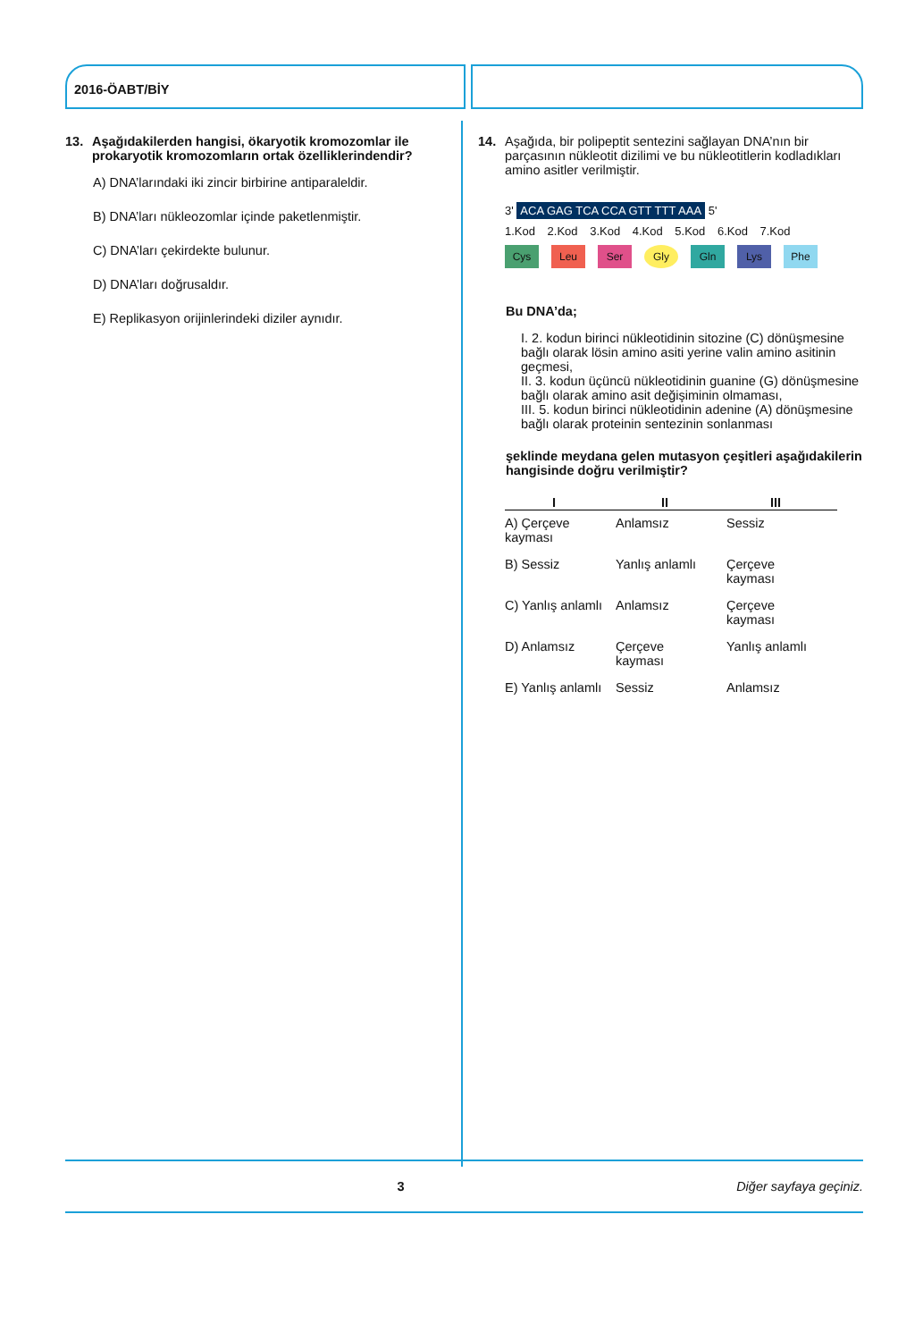2016-ÖABT/BİY
13. Aşağıdakilerden hangisi, ökaryotik kromozomlar ile prokaryotik kromozomların ortak özelliklerindendir?
A) DNA’larındaki iki zincir birbirine antiparaleldir.
B) DNA’ları nükleozomlar içinde paketlenmiştir.
C) DNA’ları çekirdekte bulunur.
D) DNA’ları doğrusaldır.
E) Replikasyon orijinlerindeki diziler aynıdır.
14. Aşağıda, bir polipeptit sentezini sağlayan DNA’nın bir parçasının nükleotit dizilimi ve bu nükleotitlerin kodladıkları amino asitler verilmiştir.
3' ACA GAG TCA CCA GTT TTT AAA 5'
1.Kod 2.Kod 3.Kod 4.Kod 5.Kod 6.Kod 7.Kod
Cys Leu Ser Gly Gln Lys Phe
Bu DNA’da;
I. 2. kodun birinci nükleotidinin sitozine (C) dönüşmesine bağlı olarak lösin amino asiti yerine valin amino asitinin geçmesi,
II. 3. kodun üçüncü nükleotidinin guanine (G) dönüşmesine bağlı olarak amino asit değişiminin olmaması,
III. 5. kodun birinci nükleotidinin adenine (A) dönüşmesine bağlı olarak proteinin sentezinin sonlanması
şeklinde meydana gelen mutasyon çeşitleri aşağıdakilerin hangisinde doğru verilmiştir?
| I | II | III |
| --- | --- | --- |
| A) Çerçeve kayması | Anlamsız | Sessiz |
| B) Sessiz | Yanlış anlamlı | Çerçeve kayması |
| C) Yanlış anlamlı | Anlamsız | Çerçeve kayması |
| D) Anlamsız | Çerçeve kayması | Yanlış anlamlı |
| E) Yanlış anlamlı | Sessiz | Anlamsız |
3 Diğer sayfaya geçiniz.